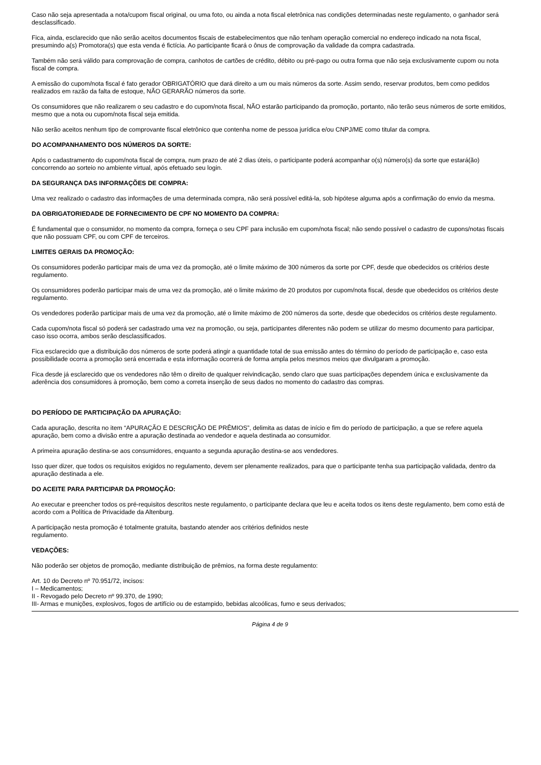Caso não seja apresentada a nota/cupom fiscal original, ou uma foto, ou ainda a nota fiscal eletrônica nas condições determinadas neste regulamento, o ganhador será desclassificado.
Fica, ainda, esclarecido que não serão aceitos documentos fiscais de estabelecimentos que não tenham operação comercial no endereço indicado na nota fiscal, presumindo a(s) Promotora(s) que esta venda é fictícia. Ao participante ficará o ônus de comprovação da validade da compra cadastrada.
Também não será válido para comprovação de compra, canhotos de cartões de crédito, débito ou pré-pago ou outra forma que não seja exclusivamente cupom ou nota fiscal de compra.
A emissão do cupom/nota fiscal é fato gerador OBRIGATÓRIO que dará direito a um ou mais números da sorte. Assim sendo, reservar produtos, bem como pedidos realizados em razão da falta de estoque, NÃO GERARÃO números da sorte.
Os consumidores que não realizarem o seu cadastro e do cupom/nota fiscal, NÃO estarão participando da promoção, portanto, não terão seus números de sorte emitidos, mesmo que a nota ou cupom/nota fiscal seja emitida.
Não serão aceitos nenhum tipo de comprovante fiscal eletrônico que contenha nome de pessoa jurídica e/ou CNPJ/ME como titular da compra.
DO ACOMPANHAMENTO DOS NÚMEROS DA SORTE:
Após o cadastramento do cupom/nota fiscal de compra, num prazo de até 2 dias úteis, o participante poderá acompanhar o(s) número(s) da sorte que estará(ão) concorrendo ao sorteio no ambiente virtual, após efetuado seu login.
DA SEGURANÇA DAS INFORMAÇÕES DE COMPRA:
Uma vez realizado o cadastro das informações de uma determinada compra, não será possível editá-la, sob hipótese alguma após a confirmação do envio da mesma.
DA OBRIGATORIEDADE DE FORNECIMENTO DE CPF NO MOMENTO DA COMPRA:
É fundamental que o consumidor, no momento da compra, forneça o seu CPF para inclusão em cupom/nota fiscal; não sendo possível o cadastro de cupons/notas fiscais que não possuam CPF, ou com CPF de terceiros.
LIMITES GERAIS DA PROMOÇÃO:
Os consumidores poderão participar mais de uma vez da promoção, até o limite máximo de 300 números da sorte por CPF, desde que obedecidos os critérios deste regulamento.
Os consumidores poderão participar mais de uma vez da promoção, até o limite máximo de 20 produtos por cupom/nota fiscal, desde que obedecidos os critérios deste regulamento.
Os vendedores poderão participar mais de uma vez da promoção, até o limite máximo de 200 números da sorte, desde que obedecidos os critérios deste regulamento.
Cada cupom/nota fiscal só poderá ser cadastrado uma vez na promoção, ou seja, participantes diferentes não podem se utilizar do mesmo documento para participar, caso isso ocorra, ambos serão desclassificados.
Fica esclarecido que a distribuição dos números de sorte poderá atingir a quantidade total de sua emissão antes do término do período de participação e, caso esta possibilidade ocorra a promoção será encerrada e esta informação ocorrerá de forma ampla pelos mesmos meios que divulgaram a promoção.
Fica desde já esclarecido que os vendedores não têm o direito de qualquer reivindicação, sendo claro que suas participações dependem única e exclusivamente da aderência dos consumidores à promoção, bem como a correta inserção de seus dados no momento do cadastro das compras.
DO PERÍODO DE PARTICIPAÇÃO DA APURAÇÃO:
Cada apuração, descrita no item “APURAÇÃO E DESCRIÇÃO DE PRÊMIOS”, delimita as datas de início e fim do período de participação, a que se refere aquela apuração, bem como a divisão entre a apuração destinada ao vendedor e aquela destinada ao consumidor.
A primeira apuração destina-se aos consumidores, enquanto a segunda apuração destina-se aos vendedores.
Isso quer dizer, que todos os requisitos exigidos no regulamento, devem ser plenamente realizados, para que o participante tenha sua participação validada, dentro da apuração destinada a ele.
DO ACEITE PARA PARTICIPAR DA PROMOÇÃO:
Ao executar e preencher todos os pré-requisitos descritos neste regulamento, o participante declara que leu e aceita todos os itens deste regulamento, bem como está de acordo com a Política de Privacidade da Altenburg.
A participação nesta promoção é totalmente gratuita, bastando atender aos critérios definidos neste
regulamento.
VEDAÇÕES:
Não poderão ser objetos de promoção, mediante distribuição de prêmios, na forma deste regulamento:
Art. 10 do Decreto nº 70.951/72, incisos:
I – Medicamentos;
II - Revogado pelo Decreto nº 99.370, de 1990;
III- Armas e munições, explosivos, fogos de artifício ou de estampido, bebidas alcoólicas, fumo e seus derivados;
Página 4 de 9